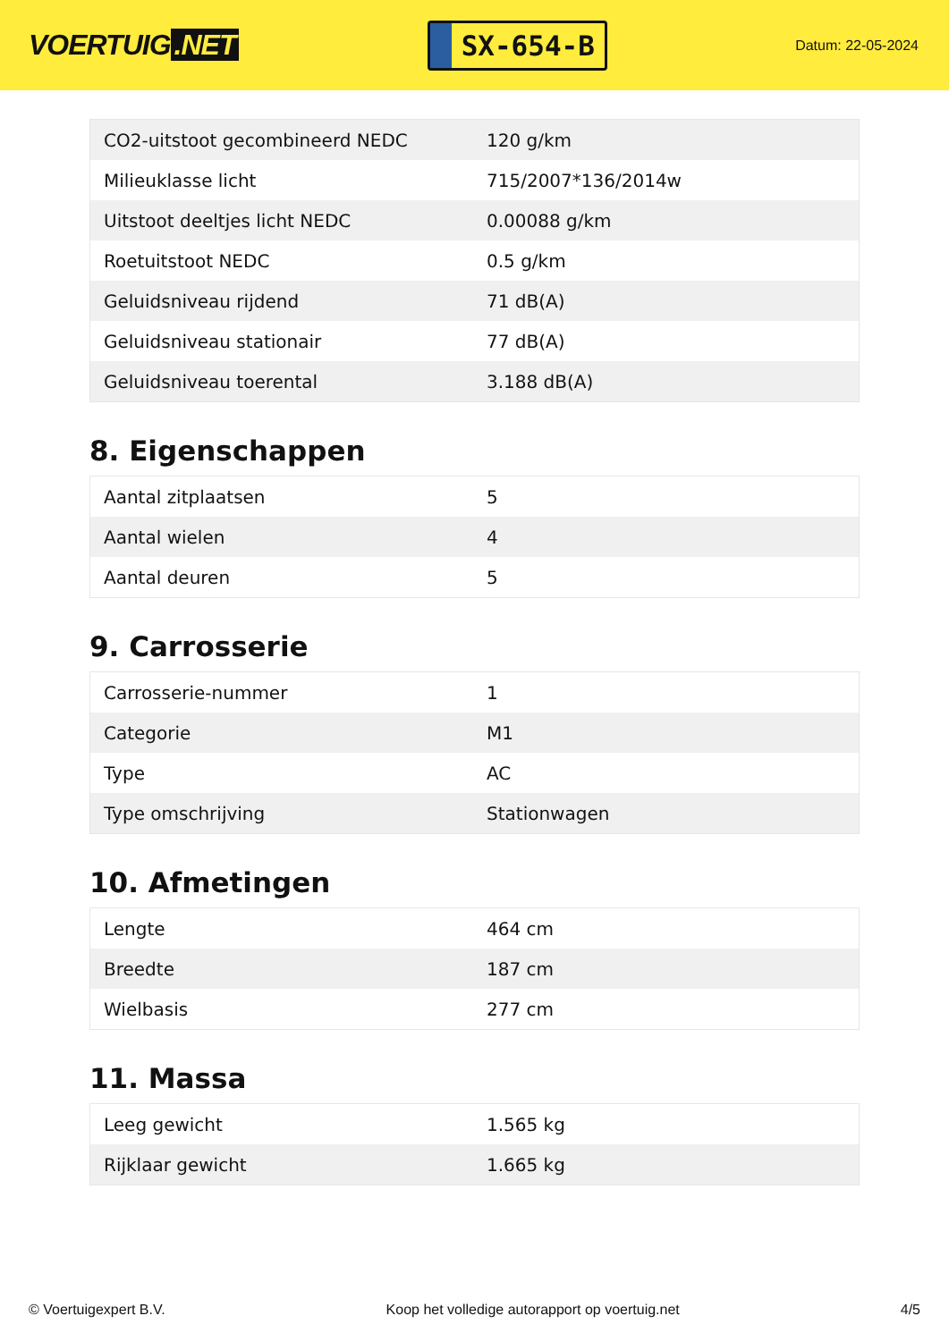VOERTUIG.NET
SX-654-B
Datum: 22-05-2024
| CO2-uitstoot gecombineerd NEDC | 120 g/km |
| Milieuklasse licht | 715/2007*136/2014w |
| Uitstoot deeltjes licht NEDC | 0.00088 g/km |
| Roetuitstoot NEDC | 0.5 g/km |
| Geluidsniveau rijdend | 71 dB(A) |
| Geluidsniveau stationair | 77 dB(A) |
| Geluidsniveau toerental | 3.188 dB(A) |
8. Eigenschappen
| Aantal zitplaatsen | 5 |
| Aantal wielen | 4 |
| Aantal deuren | 5 |
9. Carrosserie
| Carrosserie-nummer | 1 |
| Categorie | M1 |
| Type | AC |
| Type omschrijving | Stationwagen |
10. Afmetingen
| Lengte | 464 cm |
| Breedte | 187 cm |
| Wielbasis | 277 cm |
11. Massa
| Leeg gewicht | 1.565 kg |
| Rijklaar gewicht | 1.665 kg |
© Voertuigexpert B.V. Koop het volledige autorapport op voertuig.net 4/5